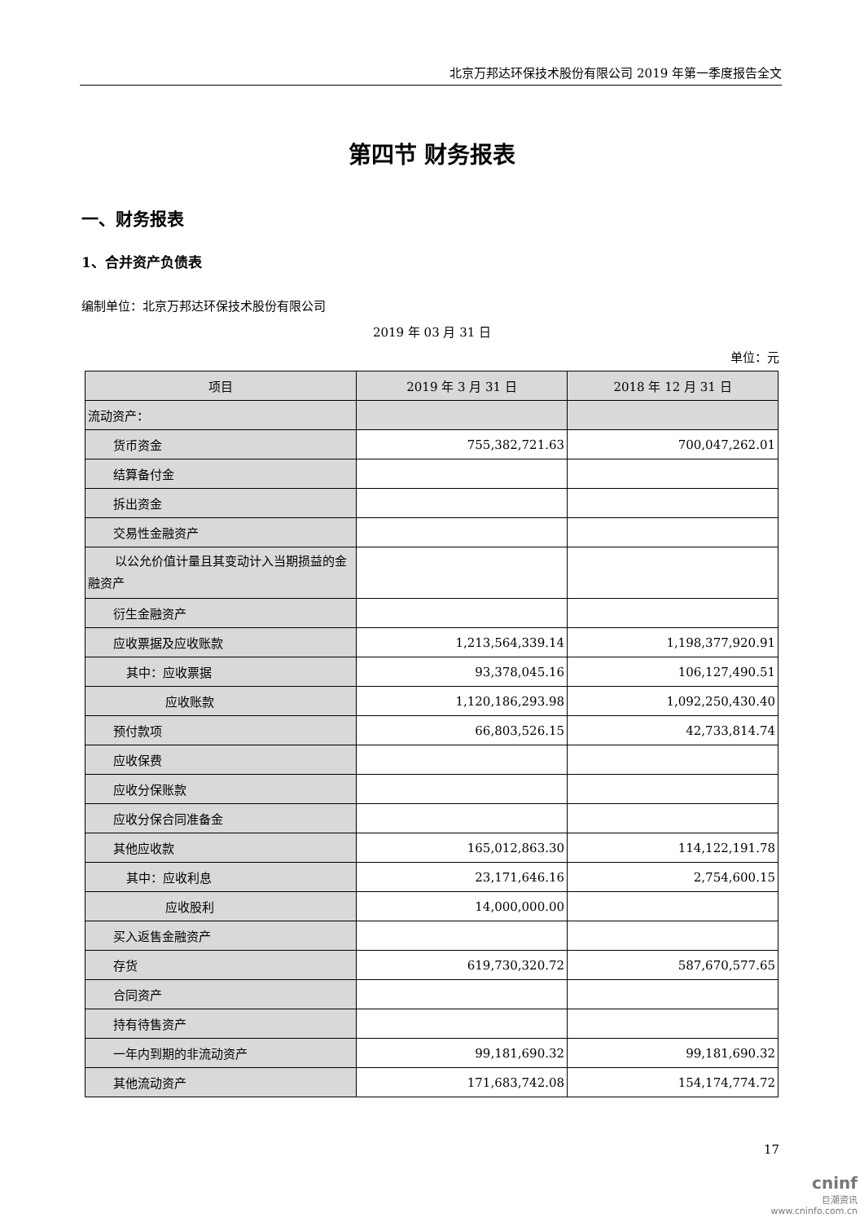北京万邦达环保技术股份有限公司 2019 年第一季度报告全文
第四节 财务报表
一、财务报表
1、合并资产负债表
编制单位：北京万邦达环保技术股份有限公司
2019 年 03 月 31 日
单位：元
| 项目 | 2019 年 3 月 31 日 | 2018 年 12 月 31 日 |
| --- | --- | --- |
| 流动资产： | | |
| 货币资金 | 755,382,721.63 | 700,047,262.01 |
| 结算备付金 | | |
| 拆出资金 | | |
| 交易性金融资产 | | |
| 以公允价值计量且其变动计入当期损益的金融资产 | | |
| 衍生金融资产 | | |
| 应收票据及应收账款 | 1,213,564,339.14 | 1,198,377,920.91 |
| 其中：应收票据 | 93,378,045.16 | 106,127,490.51 |
| 应收账款 | 1,120,186,293.98 | 1,092,250,430.40 |
| 预付款项 | 66,803,526.15 | 42,733,814.74 |
| 应收保费 | | |
| 应收分保账款 | | |
| 应收分保合同准备金 | | |
| 其他应收款 | 165,012,863.30 | 114,122,191.78 |
| 其中：应收利息 | 23,171,646.16 | 2,754,600.15 |
| 应收股利 | 14,000,000.00 | |
| 买入返售金融资产 | | |
| 存货 | 619,730,320.72 | 587,670,577.65 |
| 合同资产 | | |
| 持有待售资产 | | |
| 一年内到期的非流动资产 | 99,181,690.32 | 99,181,690.32 |
| 其他流动资产 | 171,683,742.08 | 154,174,774.72 |
17
cninf
巨潮资讯
www.cninfo.com.cn